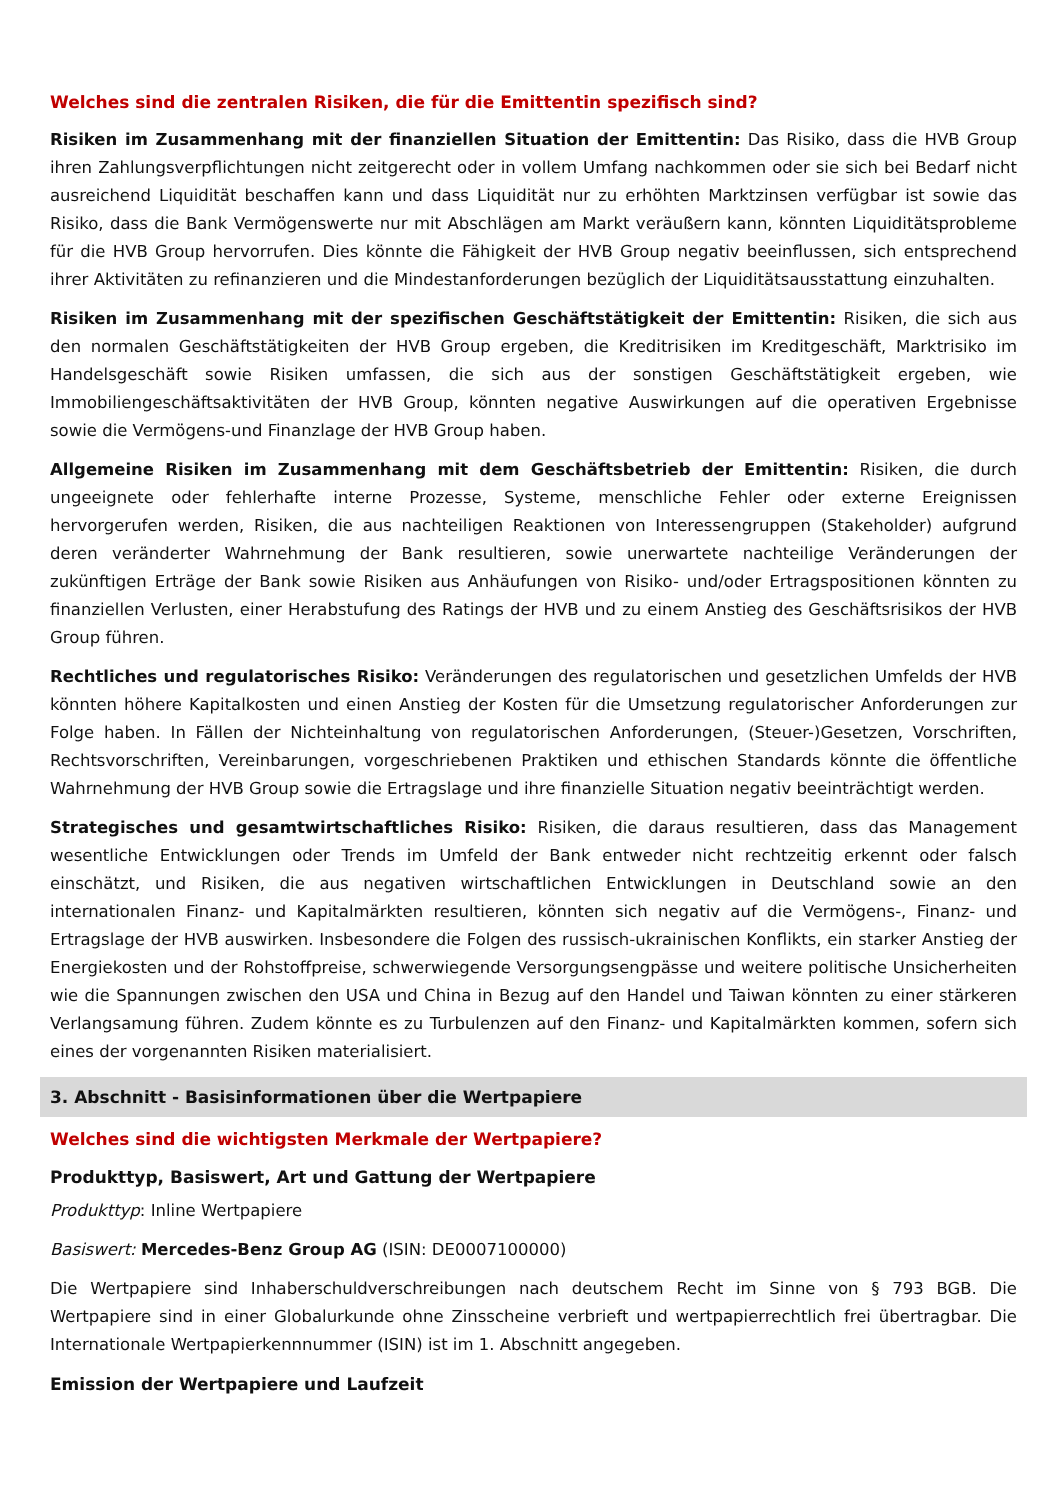Welches sind die zentralen Risiken, die für die Emittentin spezifisch sind?
Risiken im Zusammenhang mit der finanziellen Situation der Emittentin: Das Risiko, dass die HVB Group ihren Zahlungsverpflichtungen nicht zeitgerecht oder in vollem Umfang nachkommen oder sie sich bei Bedarf nicht ausreichend Liquidität beschaffen kann und dass Liquidität nur zu erhöhten Marktzinsen verfügbar ist sowie das Risiko, dass die Bank Vermögenswerte nur mit Abschlägen am Markt veräußern kann, könnten Liquiditätsprobleme für die HVB Group hervorrufen. Dies könnte die Fähigkeit der HVB Group negativ beeinflussen, sich entsprechend ihrer Aktivitäten zu refinanzieren und die Mindestanforderungen bezüglich der Liquiditätsausstattung einzuhalten.
Risiken im Zusammenhang mit der spezifischen Geschäftstätigkeit der Emittentin: Risiken, die sich aus den normalen Geschäftstätigkeiten der HVB Group ergeben, die Kreditrisiken im Kreditgeschäft, Marktrisiko im Handelsgeschäft sowie Risiken umfassen, die sich aus der sonstigen Geschäftstätigkeit ergeben, wie Immobiliengeschäftsaktivitäten der HVB Group, könnten negative Auswirkungen auf die operativen Ergebnisse sowie die Vermögens-und Finanzlage der HVB Group haben.
Allgemeine Risiken im Zusammenhang mit dem Geschäftsbetrieb der Emittentin: Risiken, die durch ungeeignete oder fehlerhafte interne Prozesse, Systeme, menschliche Fehler oder externe Ereignissen hervorgerufen werden, Risiken, die aus nachteiligen Reaktionen von Interessengruppen (Stakeholder) aufgrund deren veränderter Wahrnehmung der Bank resultieren, sowie unerwartete nachteilige Veränderungen der zukünftigen Erträge der Bank sowie Risiken aus Anhäufungen von Risiko- und/oder Ertragspositionen könnten zu finanziellen Verlusten, einer Herabstufung des Ratings der HVB und zu einem Anstieg des Geschäftsrisikos der HVB Group führen.
Rechtliches und regulatorisches Risiko: Veränderungen des regulatorischen und gesetzlichen Umfelds der HVB könnten höhere Kapitalkosten und einen Anstieg der Kosten für die Umsetzung regulatorischer Anforderungen zur Folge haben. In Fällen der Nichteinhaltung von regulatorischen Anforderungen, (Steuer-)Gesetzen, Vorschriften, Rechtsvorschriften, Vereinbarungen, vorgeschriebenen Praktiken und ethischen Standards könnte die öffentliche Wahrnehmung der HVB Group sowie die Ertragslage und ihre finanzielle Situation negativ beeinträchtigt werden.
Strategisches und gesamtwirtschaftliches Risiko: Risiken, die daraus resultieren, dass das Management wesentliche Entwicklungen oder Trends im Umfeld der Bank entweder nicht rechtzeitig erkennt oder falsch einschätzt, und Risiken, die aus negativen wirtschaftlichen Entwicklungen in Deutschland sowie an den internationalen Finanz- und Kapitalmärkten resultieren, könnten sich negativ auf die Vermögens-, Finanz- und Ertragslage der HVB auswirken. Insbesondere die Folgen des russisch-ukrainischen Konflikts, ein starker Anstieg der Energiekosten und der Rohstoffpreise, schwerwiegende Versorgungsengpässe und weitere politische Unsicherheiten wie die Spannungen zwischen den USA und China in Bezug auf den Handel und Taiwan könnten zu einer stärkeren Verlangsamung führen. Zudem könnte es zu Turbulenzen auf den Finanz- und Kapitalmärkten kommen, sofern sich eines der vorgenannten Risiken materialisiert.
3. Abschnitt - Basisinformationen über die Wertpapiere
Welches sind die wichtigsten Merkmale der Wertpapiere?
Produkttyp, Basiswert, Art und Gattung der Wertpapiere
Produkttyp: Inline Wertpapiere
Basiswert: Mercedes-Benz Group AG (ISIN: DE0007100000)
Die Wertpapiere sind Inhaberschuldverschreibungen nach deutschem Recht im Sinne von § 793 BGB. Die Wertpapiere sind in einer Globalurkunde ohne Zinsscheine verbrieft und wertpapierrechtlich frei übertragbar. Die Internationale Wertpapierkennnummer (ISIN) ist im 1. Abschnitt angegeben.
Emission der Wertpapiere und Laufzeit